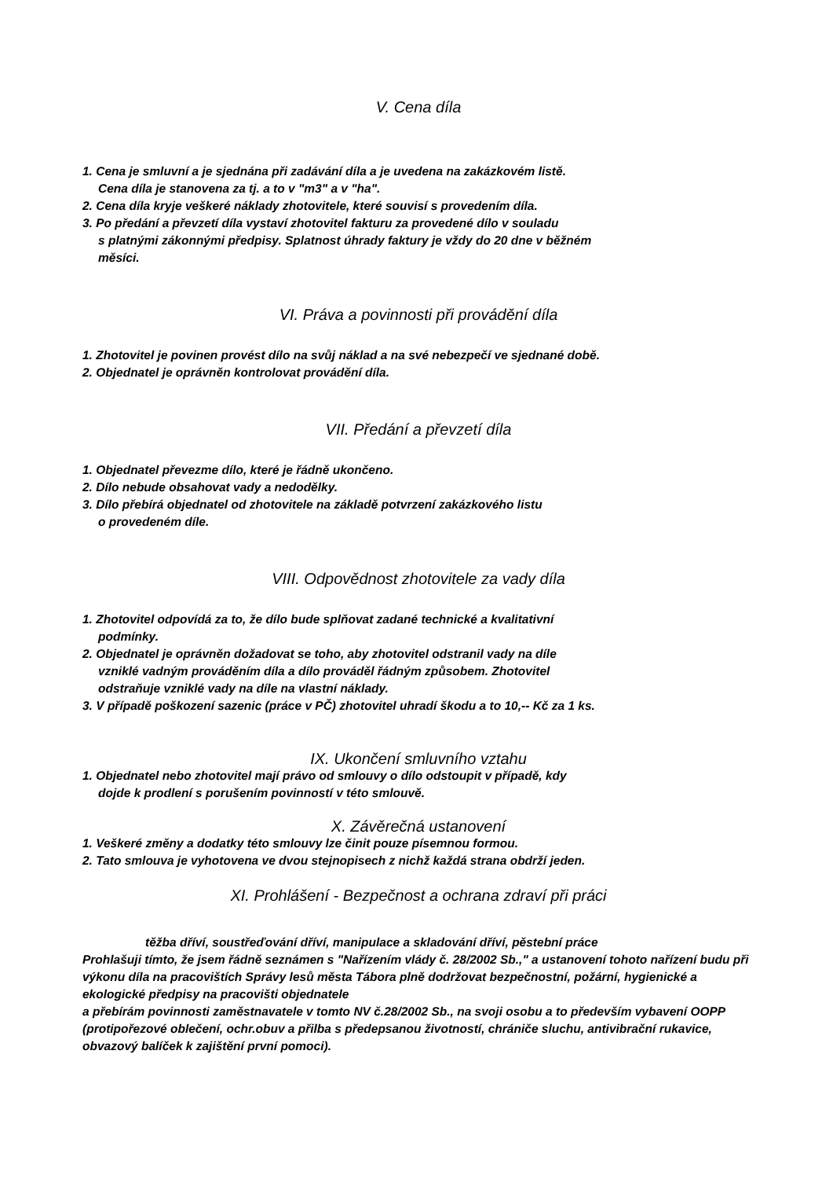V. Cena díla
1. Cena je smluvní a je sjednána při zadávání díla a je uvedena na zakázkovém listě.
Cena díla je stanovena za tj. a to v "m3" a v "ha".
2. Cena díla kryje veškeré náklady zhotovitele, které souvisí s provedením díla.
3. Po předání a převzetí díla vystaví zhotovitel fakturu za provedené dílo v souladu
s platnými zákonnými předpisy. Splatnost úhrady faktury je vždy do 20 dne v běžném
měsíci.
VI. Práva a povinnosti při provádění díla
1. Zhotovitel je povinen provést dílo na svůj náklad a na své nebezpečí ve sjednané době.
2. Objednatel je oprávněn kontrolovat provádění díla.
VII. Předání a převzetí díla
1. Objednatel převezme dílo, které je řádně ukončeno.
2. Dílo nebude obsahovat vady a nedodělky.
3. Dílo přebírá objednatel od zhotovitele na základě potvrzení zakázkového listu
o provedeném díle.
VIII. Odpovědnost zhotovitele za vady díla
1. Zhotovitel odpovídá za to, že dílo bude splňovat zadané technické a kvalitativní
podmínky.
2. Objednatel je oprávněn dožadovat se toho, aby zhotovitel odstranil vady na díle
vzniklé vadným prováděním díla a dílo prováděl řádným způsobem. Zhotovitel
odstraňuje vzniklé vady na díle na vlastní náklady.
3. V případě poškození sazenic (práce v PČ) zhotovitel uhradí škodu a to 10,-- Kč za 1 ks.
IX. Ukončení smluvního vztahu
1. Objednatel nebo zhotovitel mají právo od smlouvy o dílo odstoupit v případě, kdy
dojde k prodlení s porušením povinností v této smlouvě.
X. Závěrečná ustanovení
1. Veškeré změny a dodatky této smlouvy lze činit pouze písemnou formou.
2. Tato smlouva je vyhotovena ve dvou stejnopisech z nichž každá strana obdrží jeden.
XI. Prohlášení - Bezpečnost a ochrana zdraví při práci
těžba dříví, soustřeďování dříví, manipulace a skladování dříví, pěstební práce
Prohlašuji tímto, že jsem řádně seznámen s "Nařízením vlády č. 28/2002 Sb.," a ustanovení tohoto nařízení budu při výkonu díla na pracovištích Správy lesů města Tábora plně dodržovat bezpečnostní, požární, hygienické a ekologické předpisy na pracovišti objednatele
a přebírám povinnosti zaměstnavatele v tomto NV č.28/2002 Sb., na svoji osobu a to především vybavení OOPP (protipořezové oblečení, ochr.obuv a přilba s předepsanou životností, chrániče sluchu, antivibrační rukavice, obvazový balíček k zajištění první pomoci).